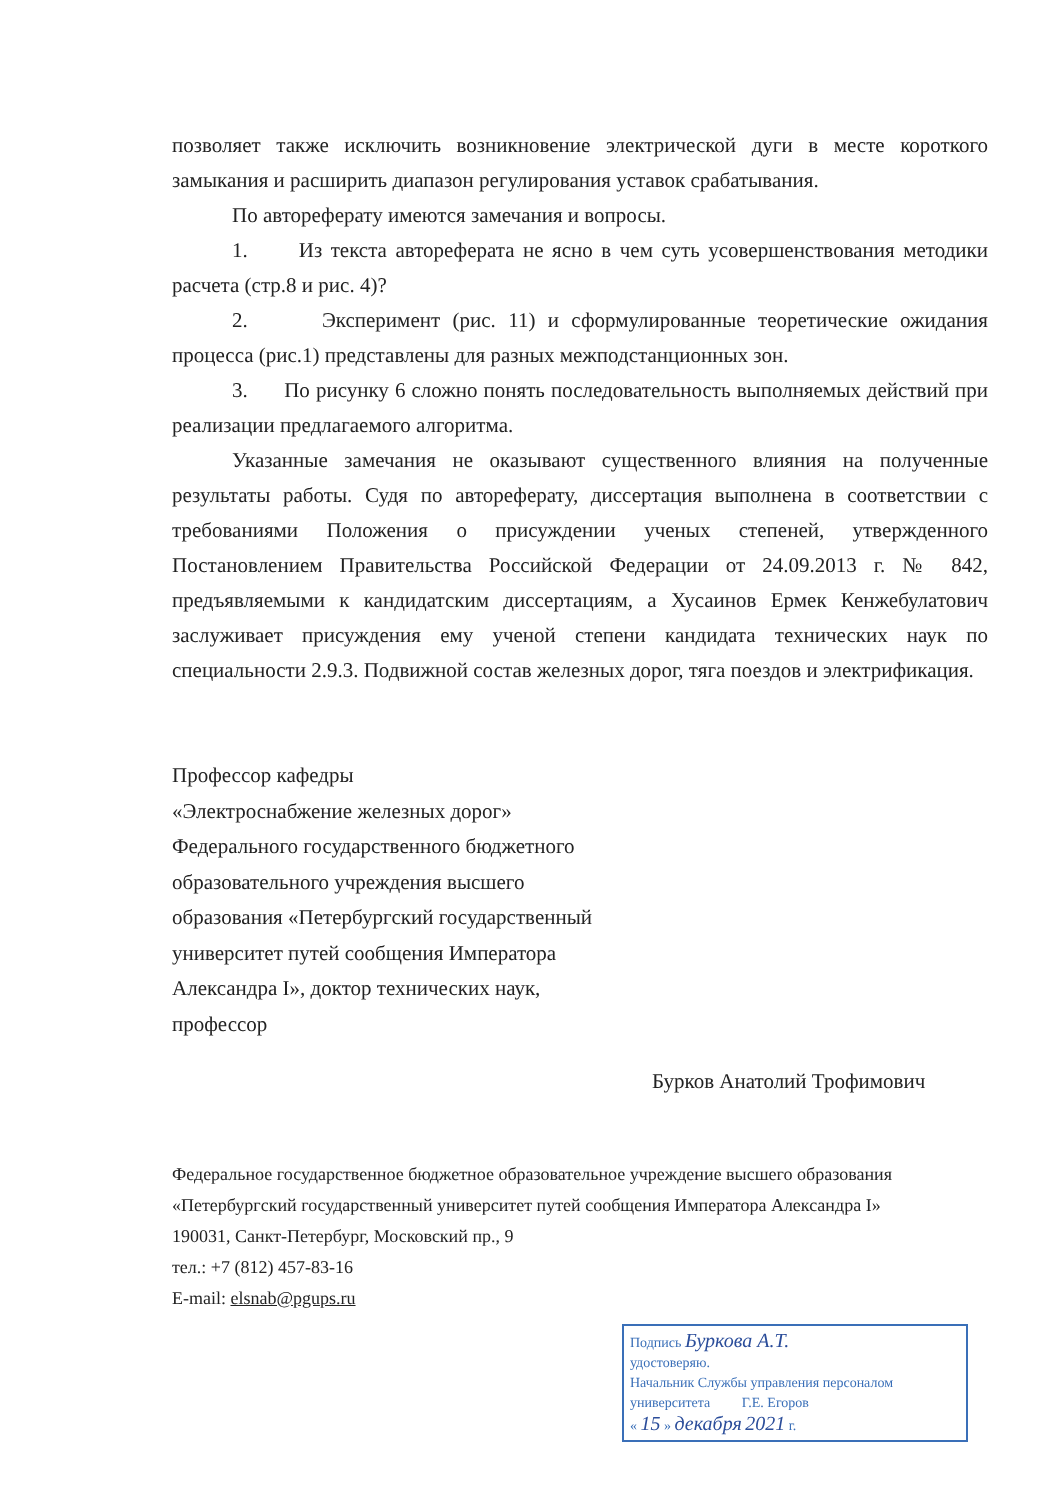позволяет также исключить возникновение электрической дуги в месте короткого замыкания и расширить диапазон регулирования уставок срабатывания.
По автореферату имеются замечания и вопросы.
1. Из текста автореферата не ясно в чем суть усовершенствования методики расчета (стр.8 и рис. 4)?
2. Эксперимент (рис. 11) и сформулированные теоретические ожидания процесса (рис.1) представлены для разных межподстанционных зон.
3. По рисунку 6 сложно понять последовательность выполняемых действий при реализации предлагаемого алгоритма.
Указанные замечания не оказывают существенного влияния на полученные результаты работы. Судя по автореферату, диссертация выполнена в соответствии с требованиями Положения о присуждении ученых степеней, утвержденного Постановлением Правительства Российской Федерации от 24.09.2013 г. № 842, предъявляемыми к кандидатским диссертациям, а Хусаинов Ермек Кенжебулатович заслуживает присуждения ему ученой степени кандидата технических наук по специальности 2.9.3. Подвижной состав железных дорог, тяга поездов и электрификация.
Профессор кафедры
«Электроснабжение железных дорог»
Федерального государственного бюджетного
образовательного учреждения высшего
образования «Петербургский государственный
университет путей сообщения Императора
Александра I», доктор технических наук,
профессор
Бурков Анатолий Трофимович
Федеральное государственное бюджетное образовательное учреждение высшего образования
«Петербургский государственный университет путей сообщения Императора Александра I»
190031, Санкт-Петербург, Московский пр., 9
тел.: +7 (812) 457-83-16
E-mail: elsnab@pgups.ru
Подпись Буркова А.Т.
удостоверяю.
Начальник Службы управления персоналом
университета Г.Е. Егоров
« 15 » декабря 2021 г.